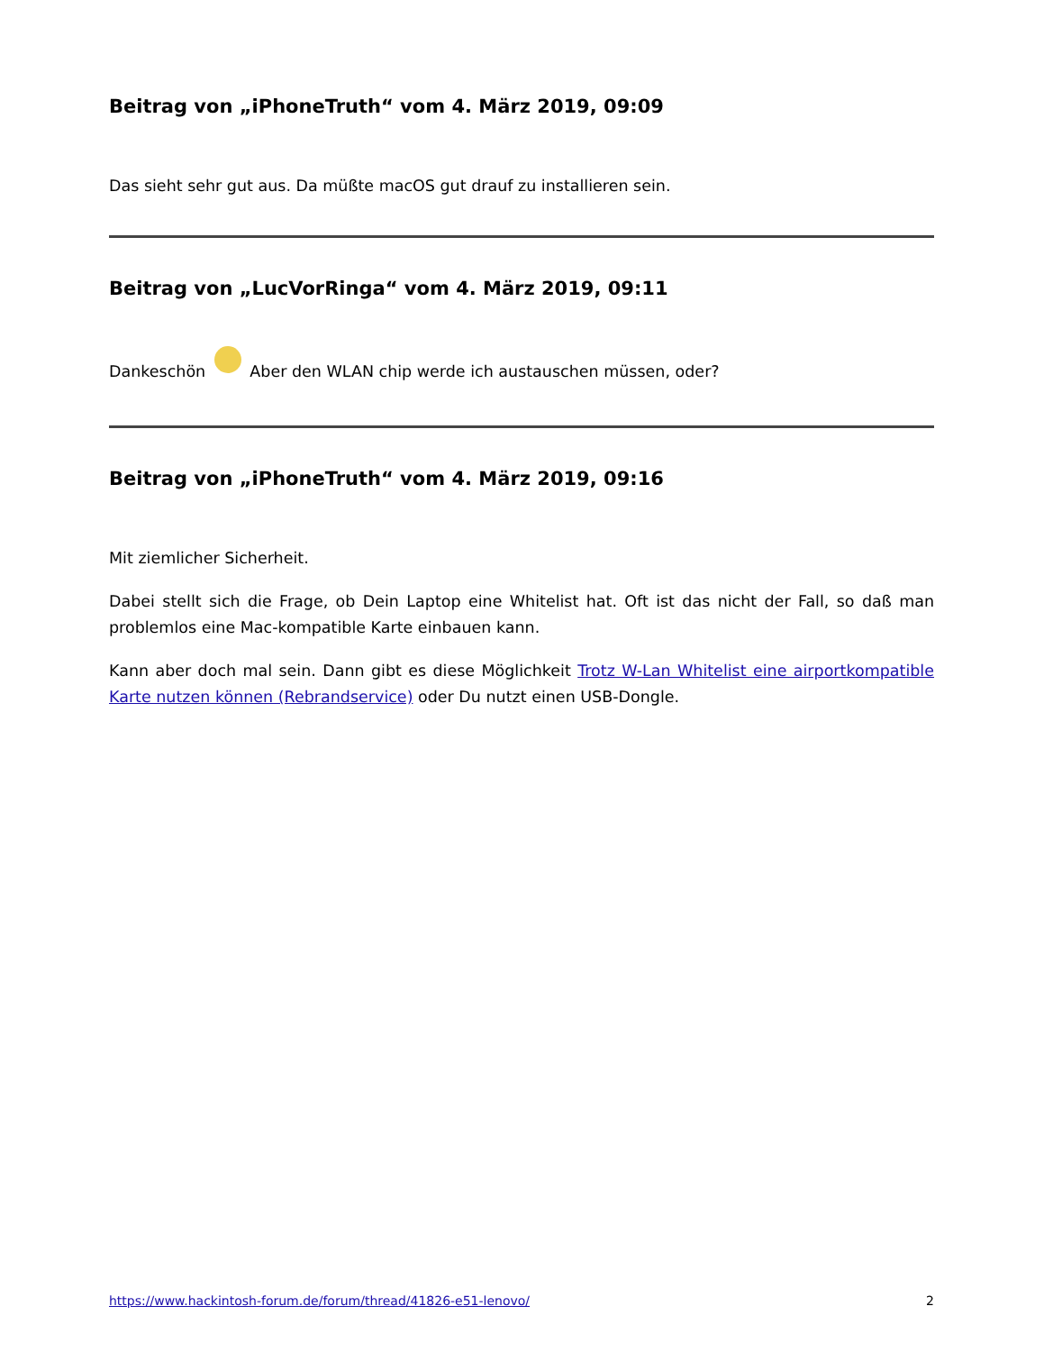Beitrag von „iPhoneTruth“ vom 4. März 2019, 09:09
Das sieht sehr gut aus. Da müßte macOS gut drauf zu installieren sein.
Beitrag von „LucVorRinga“ vom 4. März 2019, 09:11
Dankeschön Aber den WLAN chip werde ich austauschen müssen, oder?
Beitrag von „iPhoneTruth“ vom 4. März 2019, 09:16
Mit ziemlicher Sicherheit.
Dabei stellt sich die Frage, ob Dein Laptop eine Whitelist hat. Oft ist das nicht der Fall, so daß man problemlos eine Mac-kompatible Karte einbauen kann.
Kann aber doch mal sein. Dann gibt es diese Möglichkeit Trotz W-Lan Whitelist eine airportkompatible Karte nutzen können (Rebrandservice) oder Du nutzt einen USB-Dongle.
https://www.hackintosh-forum.de/forum/thread/41826-e51-lenovo/ 2